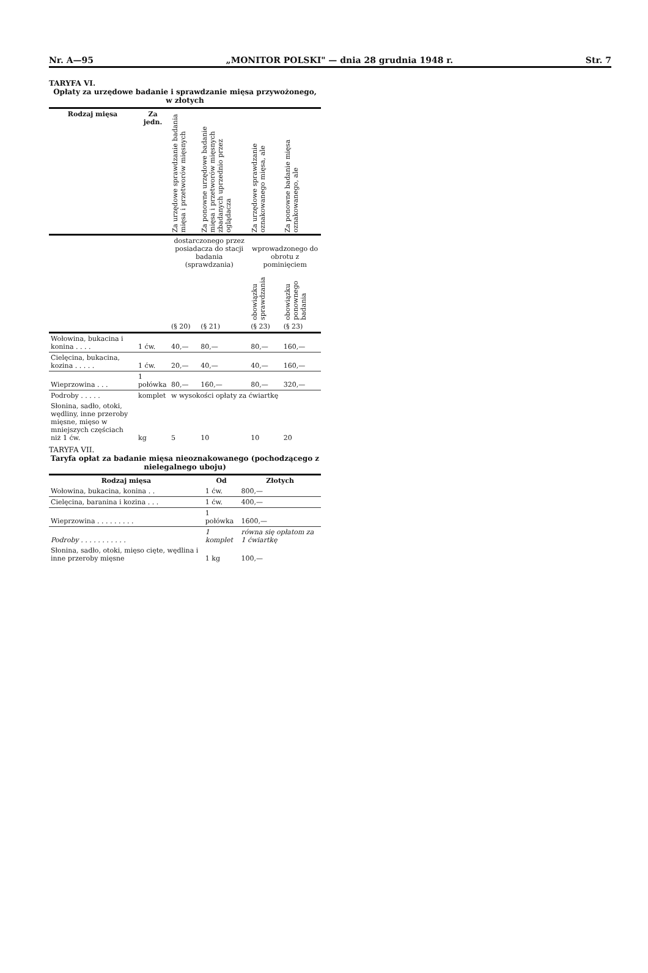Nr. A—95 „MONITOR POLSKI" — dnia 28 grudnia 1948 r. Str. 7
TARYFA VI.
Opłaty za urzędowe badanie i sprawdzanie mięsa przywożonego, w złotych
| Rodzaj mięsa | Za jedn. | Za urzędowe sprawdzanie badania mięsa i przetworów mięsnych | Za ponowne urzędowe badanie mięsa i przetworów mięsnych zbadanych uprzednio przez oglądacza | Za urzędowe sprawdzanie oznakowanego mięsa, ale | Za ponowne badanie mięsa oznakowanego, ale |
| --- | --- | --- | --- | --- | --- |
| | | dostarczonego przez posiadacza do stacji badania (sprawdzania) | | wprowadzonego do obrotu z pominięciem | |
| | | | | obowiązku sprawdzania | obowiązku ponownego badania |
| | | (§ 20) | (§ 21) | (§ 23) | (§ 23) |
| Wołowina, bukacina i konina . . . . | 1 ćw. | 40,— | 80,— | 80,— | 160,— |
| Cielęcina, bukacina, kozina . . . . . | 1 ćw. | 20,— | 40,— | 40,— | 160,— |
| Wieprzowina . . . | 1 połówka | 80,— | 160,— | 80,— | 320,— |
| Podroby . . . . . | komplet | w wysokości opłaty za ćwiartkę | | | |
| Słonina, sadło, otoki, wędliny, inne przeroby mięsne, mięso w mniejszych częściach niż 1 ćw. | kg | 5 | 10 | 10 | 20 |
TARYFA VII.
Taryfa opłat za badanie mięsa nieoznakowanego (pochodzącego z nielegalnego uboju)
| Rodzaj mięsa | Od | Złotych |
| --- | --- | --- |
| Wołowina, bukacina, konina . . | 1 ćw. | 800,— |
| Cielęcina, baranina i kozina . . . | 1 ćw. | 400,— |
| Wieprzowina . . . . . . . . . | 1 połówka | 1600,— |
| Podroby . . . . . . . . . . . | 1 komplet | równa się opłatom za 1 ćwiartkę |
| Słonina, sadło, otoki, mięso cięte, wędlina i inne przeroby mięsne | 1 kg | 100,— |